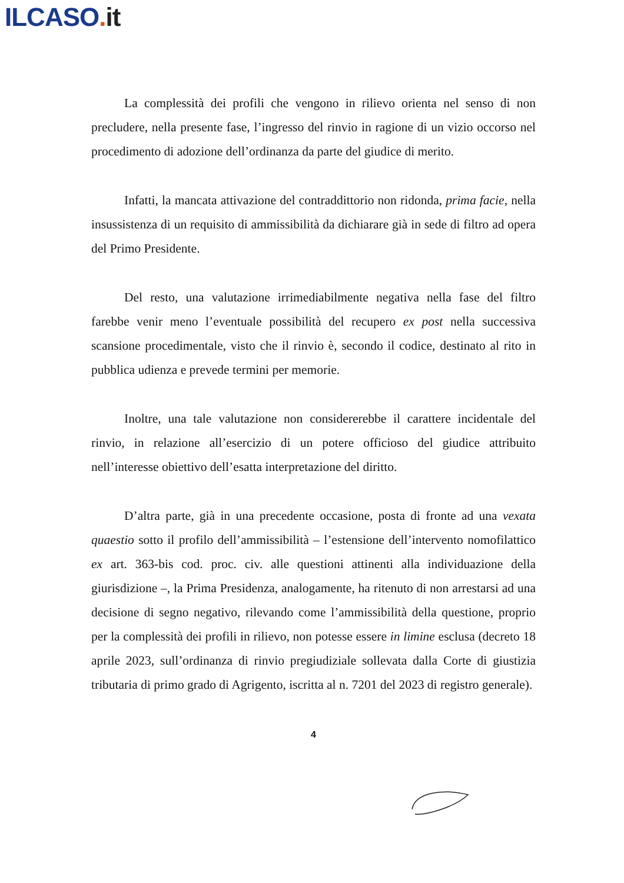ILCASO. it
La complessità dei profili che vengono in rilievo orienta nel senso di non precludere, nella presente fase, l’ingresso del rinvio in ragione di un vizio occorso nel procedimento di adozione dell’ordinanza da parte del giudice di merito.
Infatti, la mancata attivazione del contraddittorio non ridonda, prima facie, nella insussistenza di un requisito di ammissibilità da dichiarare già in sede di filtro ad opera del Primo Presidente.
Del resto, una valutazione irrimediabilmente negativa nella fase del filtro farebbe venir meno l’eventuale possibilità del recupero ex post nella successiva scansione procedimentale, visto che il rinvio è, secondo il codice, destinato al rito in pubblica udienza e prevede termini per memorie.
Inoltre, una tale valutazione non considererebbe il carattere incidentale del rinvio, in relazione all’esercizio di un potere officioso del giudice attribuito nell’interesse obiettivo dell’esatta interpretazione del diritto.
D’altra parte, già in una precedente occasione, posta di fronte ad una vexata quaestio sotto il profilo dell’ammissibilità – l’estensione dell’intervento nomofilattico ex art. 363-bis cod. proc. civ. alle questioni attinenti alla individuazione della giurisdizione –, la Prima Presidenza, analogamente, ha ritenuto di non arrestarsi ad una decisione di segno negativo, rilevando come l’ammissibilità della questione, proprio per la complessità dei profili in rilievo, non potesse essere in limine esclusa (decreto 18 aprile 2023, sull’ordinanza di rinvio pregiudiziale sollevata dalla Corte di giustizia tributaria di primo grado di Agrigento, iscritta al n. 7201 del 2023 di registro generale).
4